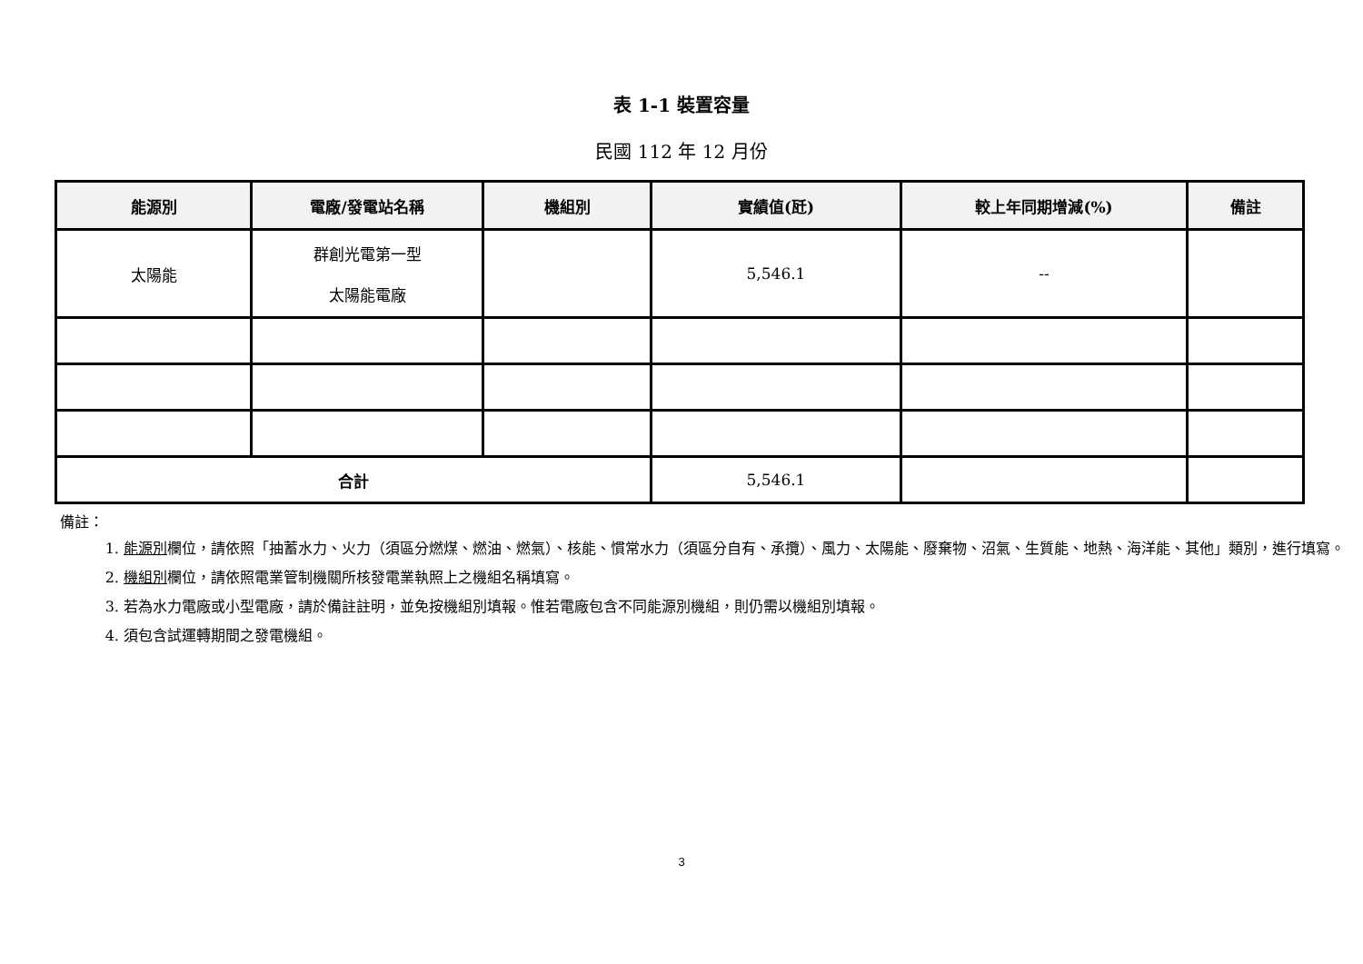表 1-1 裝置容量
民國 112 年 12 月份
| 能源別 | 電廠/發電站名稱 | 機組別 | 實績值(瓩) | 較上年同期增減(%) | 備註 |
| --- | --- | --- | --- | --- | --- |
| 太陽能 | 群創光電第一型 太陽能電廠 | | 5,546.1 | -- | |
| 合計 | | | 5,546.1 | | |
備註：
1. 能源別欄位，請依照「抽蓄水力、火力（須區分燃煤、燃油、燃氣）、核能、慣常水力（須區分自有、承攬）、風力、太陽能、廢棄物、沼氣、生質能、地熱、海洋能、其他」類別，進行填寫。
2. 機組別欄位，請依照電業管制機關所核發電業執照上之機組名稱填寫。
3. 若為水力電廠或小型電廠，請於備註註明，並免按機組別填報。惟若電廠包含不同能源別機組，則仍需以機組別填報。
4. 須包含試運轉期間之發電機組。
3